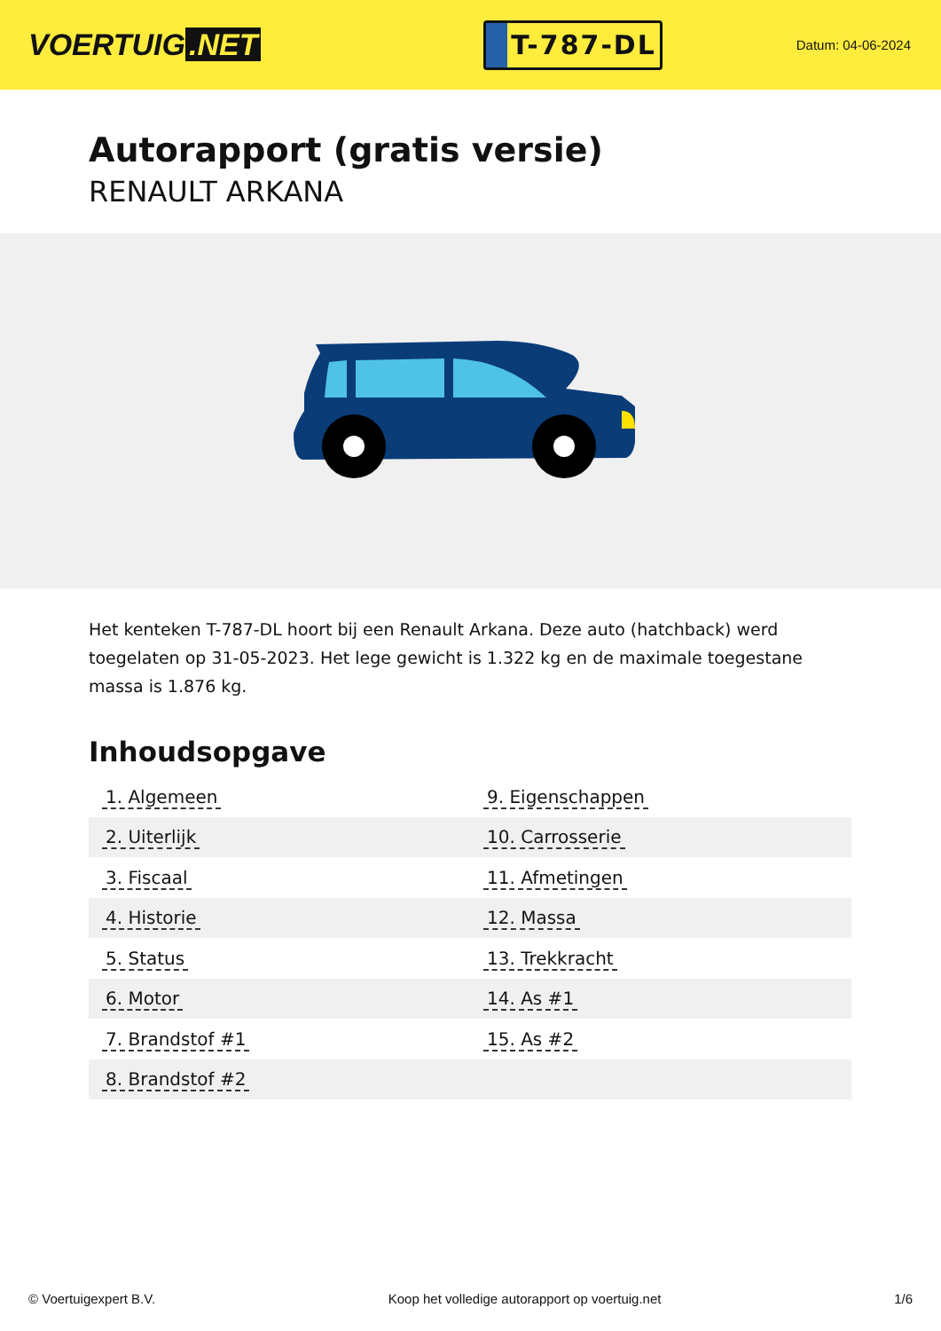VOERTUIG.NET
T-787-DL
Datum: 04-06-2024
Autorapport (gratis versie)
RENAULT ARKANA
Het kenteken T-787-DL hoort bij een Renault Arkana. Deze auto (hatchback) werd toegelaten op 31-05-2023. Het lege gewicht is 1.322 kg en de maximale toegestane massa is 1.876 kg.
Inhoudsopgave
| 1. Algemeen | 9. Eigenschappen |
| 2. Uiterlijk | 10. Carrosserie |
| 3. Fiscaal | 11. Afmetingen |
| 4. Historie | 12. Massa |
| 5. Status | 13. Trekkracht |
| 6. Motor | 14. As #1 |
| 7. Brandstof #1 | 15. As #2 |
| 8. Brandstof #2 | |
© Voertuigexpert B.V. Koop het volledige autorapport op voertuig.net 1/6